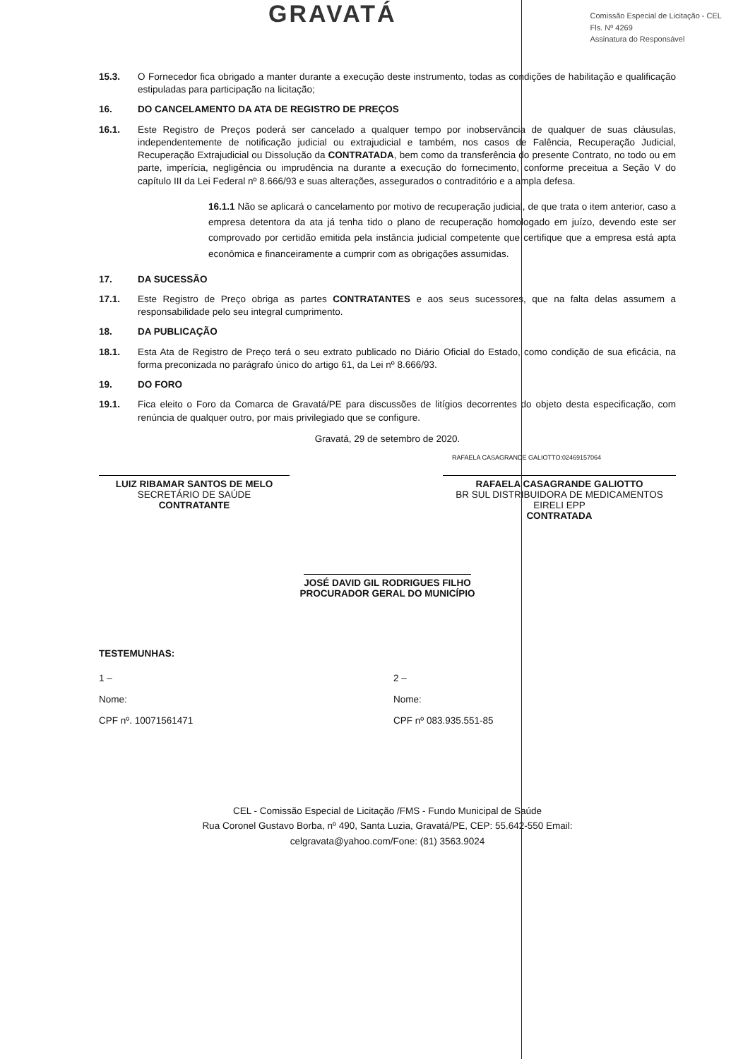GRAVATÁ
Comissão Especial de Licitação - CEL
Fls. Nº 4269
Assinatura do Responsável
15.3. O Fornecedor fica obrigado a manter durante a execução deste instrumento, todas as condições de habilitação e qualificação estipuladas para participação na licitação;
16. DO CANCELAMENTO DA ATA DE REGISTRO DE PREÇOS
16.1. Este Registro de Preços poderá ser cancelado a qualquer tempo por inobservância de qualquer de suas cláusulas, independentemente de notificação judicial ou extrajudicial e também, nos casos de Falência, Recuperação Judicial, Recuperação Extrajudicial ou Dissolução da CONTRATADA, bem como da transferência do presente Contrato, no todo ou em parte, imperícia, negligência ou imprudência na durante a execução do fornecimento, conforme preceitua a Seção V do capítulo III da Lei Federal nº 8.666/93 e suas alterações, assegurados o contraditório e a ampla defesa.
16.1.1 Não se aplicará o cancelamento por motivo de recuperação judicial, de que trata o item anterior, caso a empresa detentora da ata já tenha tido o plano de recuperação homologado em juízo, devendo este ser comprovado por certidão emitida pela instância judicial competente que certifique que a empresa está apta econômica e financeiramente a cumprir com as obrigações assumidas.
17. DA SUCESSÃO
17.1. Este Registro de Preço obriga as partes CONTRATANTES e aos seus sucessores, que na falta delas assumem a responsabilidade pelo seu integral cumprimento.
18. DA PUBLICAÇÃO
18.1. Esta Ata de Registro de Preço terá o seu extrato publicado no Diário Oficial do Estado, como condição de sua eficácia, na forma preconizada no parágrafo único do artigo 61, da Lei nº 8.666/93.
19. DO FORO
19.1. Fica eleito o Foro da Comarca de Gravatá/PE para discussões de litígios decorrentes do objeto desta especificação, com renúncia de qualquer outro, por mais privilegiado que se configure.
Gravatá, 29 de setembro de 2020.
RAFAELA CASAGRANDE GALIOTTO:02469157064
LUIZ RIBAMAR SANTOS DE MELO
SECRETÁRIO DE SAÚDE
CONTRATANTE
RAFAELA CASAGRANDE GALIOTTO
BR SUL DISTRIBUIDORA DE MEDICAMENTOS EIRELI EPP
CONTRATADA
JOSÉ DAVID GIL RODRIGUES FILHO
PROCURADOR GERAL DO MUNICÍPIO
TESTEMUNHAS:
1 –
Nome:
CPF nº. 10071561471
2 –
Nome:
CPF nº 083.935.551-85
CEL - Comissão Especial de Licitação /FMS - Fundo Municipal de Saúde
Rua Coronel Gustavo Borba, nº 490, Santa Luzia, Gravatá/PE, CEP: 55.642-550 Email:
celgravata@yahoo.com/Fone: (81) 3563.9024